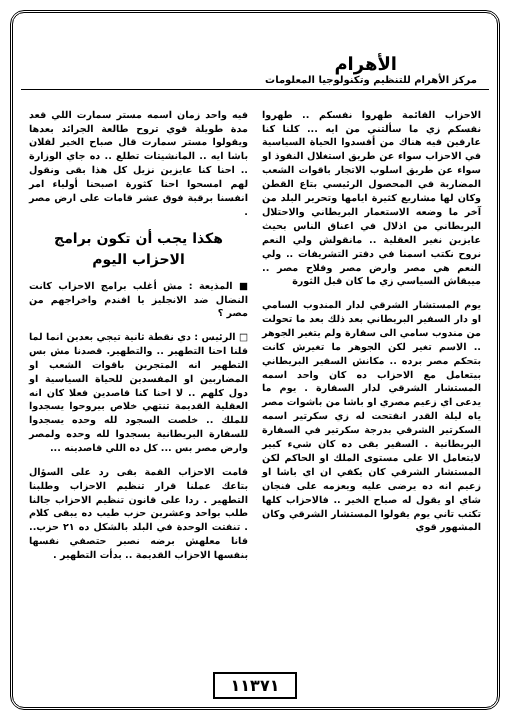الأهرام
مركز الأهرام للتنظيم وتكنولوجيا المعلومات
الاحزاب القائمة طهروا نفسكم .. طهروا نفسكم زي ما سألتني من ايه ... كلنا كنا عارفين فيه هناك من أفسدوا الحياة السياسية في الاحزاب سواء عن طريق استغلال النفوذ او سواء عن طريق اسلوب الاتجار باقوات الشعب المضاربة في المحصول الرئيسي بتاع القطن وكان لها مشاريع كثيرة ايامها وتحرير البلد من آخر ما وضعه الاستعمار البريطاني والاحتلال البريطاني من اذلال في اعناق الناس بحيث عايزين نغير العقلية .. مانقولش ولي النعم نروح نكتب اسمنا في دفتر التشريفات .. ولي النعم هي مصر وارض مصر وفلاح مصر .. ميبقاش السياسي زي ما كان قبل الثورة
يوم المستشار الشرقي لدار المندوب السامي او دار السفير البريطاني بعد ذلك بعد ما تحولت من مندوب سامي الى سفارة ولم يتغير الجوهر .. الاسم تغير لكن الجوهر ما تغيرش كانت بتحكم مصر برده .. مكانش السفير البريطاني بيتعامل مع الاحزاب ده كان واحد اسمه المستشار الشرقي لدار السفارة . يوم ما يدعى اي زعيم مصري او باشا من باشوات مصر ياه ليلة القدر انفتحت له زي سكرتير اسمه السكرتير الشرقي بدرجة سكرتير في السفارة البريطانية . السفير بقى ده كان شيء كبير لايتعامل الا على مستوى الملك او الحاكم لكن المستشار الشرقي كان يكفي ان اي باشا او زعيم انه ده يرضى عليه ويعزمه على فنجان شاي او يقول له صباح الخير .. فالاحزاب كلها تكتب تاني يوم يقولوا المستشار الشرقي وكان المشهور قوي
فيه واحد زمان اسمه مستر سمارت اللي قعد مدة طويلة قوي تروح طالعة الجرائد بعدها ويقولوا مستر سمارت قال صباح الخير لفلان باشا ايه .. المانشيتات تطلع .. ده جاي الوزارة .. احنا كنا عايزين نزيل كل هذا بقى ونقول لهم امسحوا احنا كثورة اصبحنا أولياء امر انفسنا برقبة فوق عشر قامات على ارض مصر .
هكذا يجب أن تكون برامج الاحزاب اليوم
■ المذيعة : مش أغلب برامج الاحزاب كانت النضال ضد الانجليز يا افندم واخراجهم من مصر ؟
□ الرئيس : دي نقطة ثانية تيجي بعدين انما لما قلنا احنا التطهير .. والتطهير. قصدنا مش بس التطهير انه المتجرين باقوات الشعب او المضاربين او المفسدين للحياة السياسية او دول كلهم .. لا احنا كنا قاصدين فعلا كان انه العقلية القديمة تنتهي خلاص بيروحوا يسجدوا للملك .. خلصت السجود لله وحده يسجدوا للسفارة البريطانية يسجدوا لله وحده ولمصر وارض مصر بس ... كل ده اللي قاصدينه ...
قامت الاحزاب القمة بقى رد على السؤال بتاعك عملنا قرار تنظيم الاحزاب وطلبنا التطهير . ردا على قانون تنظيم الاحزاب جالنا طلب بواحد وعشرين حزب طيب ده يبقى كلام . تنفتت الوحدة في البلد بالشكل ده ٢١ حزب.. قانا معلهش برضه نصبر حتصفي نفسها بنفسها الاحزاب القديمة .. بدأت التطهير .
١١٣٧١